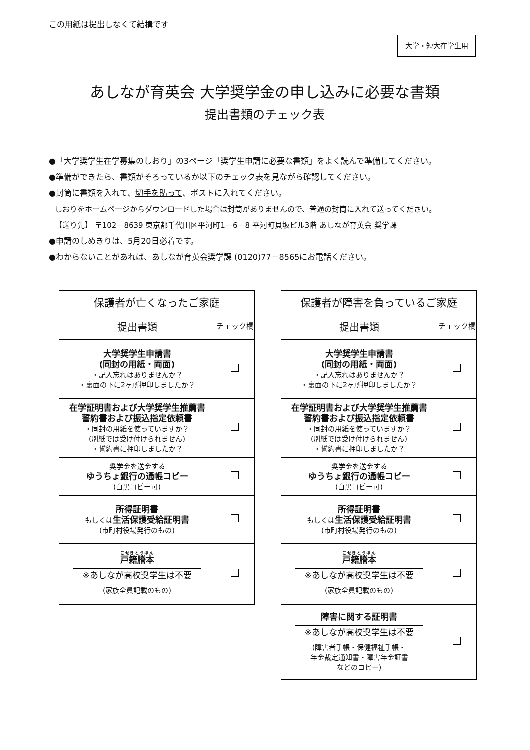この用紙は提出しなくて結構です
大学・短大在学生用
あしなが育英会 大学奨学金の申し込みに必要な書類
提出書類のチェック表
●「大学奨学生在学募集のしおり」の3ページ「奨学生申請に必要な書類」をよく読んで準備してください。
●準備ができたら、書類がそろっているか以下のチェック表を見ながら確認してください。
●封筒に書類を入れて、切手を貼って、ポストに入れてください。
しおりをホームページからダウンロードした場合は封筒がありませんので、普通の封筒に入れて送ってください。
【送り先】 〒102－8639 東京都千代田区平河町1－6－8 平河町貝坂ビル3階 あしなが育英会 奨学課
●申請のしめきりは、5月20日必着です。
●わからないことがあれば、あしなが育英会奨学課 (0120)77－8565にお電話ください。
| 保護者が亡くなったご家庭 | |
| --- | --- |
| 提出書類 | チェック欄 |
| 大学奨学生申請書 (同封の用紙・両面) ・記入忘れはありませんか？ ・裏面の下に2ヶ所押印しましたか？ | |
| 在学証明書および大学奨学生推薦書 誓約書および振込指定依頼書 ・同封の用紙を使っていますか？ (別紙では受け付けられません) ・誓約書に押印しましたか？ | |
| 奨学金を送金する ゆうちょ銀行の通帳コピー (白黒コピー可) | |
| 所得証明書 もしくは 生活保護受給証明書 (市町村役場発行のもの) | |
| 戸籍謄本 ※あしなが高校奨学生は不要 (家族全員記載のもの) | |
| 保護者が障害を負っているご家庭 | |
| --- | --- |
| 提出書類 | チェック欄 |
| 大学奨学生申請書 (同封の用紙・両面) ・記入忘れはありませんか？ ・裏面の下に2ヶ所押印しましたか？ | |
| 在学証明書および大学奨学生推薦書 誓約書および振込指定依頼書 ・同封の用紙を使っていますか？ (別紙では受け付けられません) ・誓約書に押印しましたか？ | |
| 奨学金を送金する ゆうちょ銀行の通帳コピー (白黒コピー可) | |
| 所得証明書 もしくは 生活保護受給証明書 (市町村役場発行のもの) | |
| 戸籍謄本 ※あしなが高校奨学生は不要 (家族全員記載のもの) | |
| 障害に関する証明書 ※あしなが高校奨学生は不要 (障害者手帳・保健福祉手帳・ 年金裁定通知書・障害年金証書 などのコピー) | |